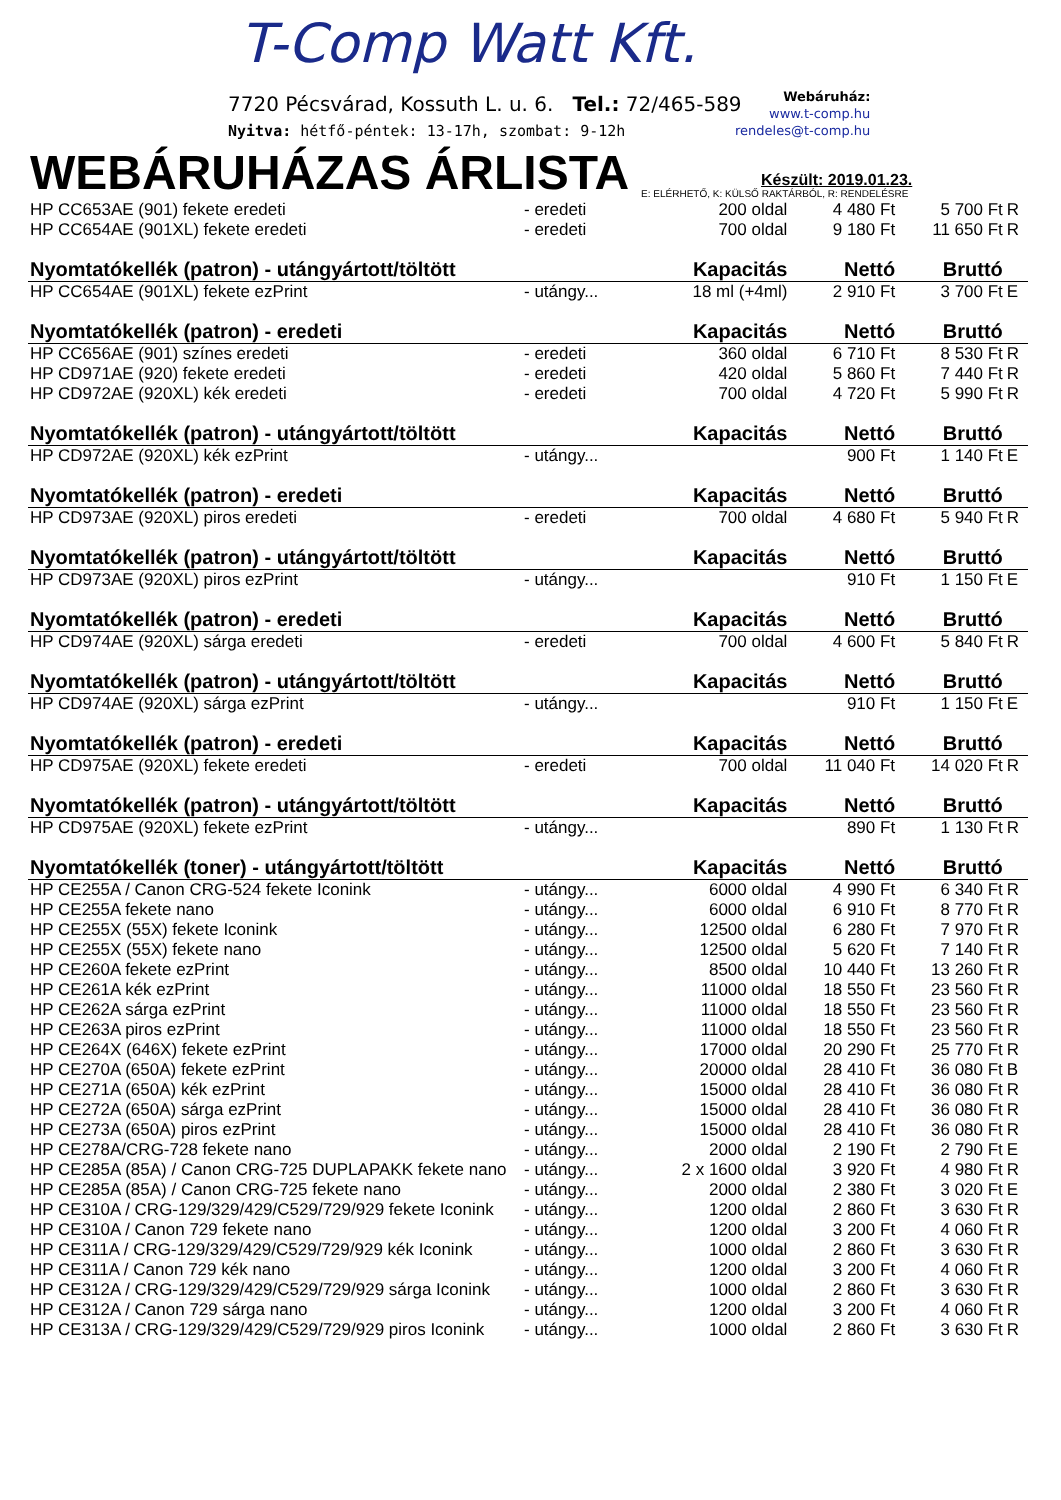T-Comp Watt Kft.
7720 Pécsvárad, Kossuth L. u. 6. Tel.: 72/465-589
Nyitva: hétfő-péntek: 13-17h, szombat: 9-12h
Webáruház:
www.t-comp.hu
rendeles@t-comp.hu
WEBÁRUHÁZAS ÁRLISTA
Készült: 2019.01.23.
E: ELÉRHETŐ, K: KÜLSŐ RAKTÁRBÓL, R: RENDELÉSRE
| HP CC653AE (901) fekete eredeti | - eredeti | 200 oldal | 4 480 Ft | 5 700 Ft | R |
| HP CC654AE (901XL) fekete eredeti | - eredeti | 700 oldal | 9 180 Ft | 11 650 Ft | R |
| Nyomtatókellék (patron) - utángyártott/töltött | | Kapacitás | Nettó | Bruttó | |
| HP CC654AE (901XL) fekete ezPrint | - utángy... | 18 ml (+4ml) | 2 910 Ft | 3 700 Ft | E |
| Nyomtatókellék (patron) - eredeti | | Kapacitás | Nettó | Bruttó | |
| HP CC656AE (901) színes eredeti | - eredeti | 360 oldal | 6 710 Ft | 8 530 Ft | R |
| HP CD971AE (920) fekete eredeti | - eredeti | 420 oldal | 5 860 Ft | 7 440 Ft | R |
| HP CD972AE (920XL) kék eredeti | - eredeti | 700 oldal | 4 720 Ft | 5 990 Ft | R |
| Nyomtatókellék (patron) - utángyártott/töltött | | Kapacitás | Nettó | Bruttó | |
| HP CD972AE (920XL) kék ezPrint | - utángy... | | 900 Ft | 1 140 Ft | E |
| Nyomtatókellék (patron) - eredeti | | Kapacitás | Nettó | Bruttó | |
| HP CD973AE (920XL) piros eredeti | - eredeti | 700 oldal | 4 680 Ft | 5 940 Ft | R |
| Nyomtatókellék (patron) - utángyártott/töltött | | Kapacitás | Nettó | Bruttó | |
| HP CD973AE (920XL) piros ezPrint | - utángy... | | 910 Ft | 1 150 Ft | E |
| Nyomtatókellék (patron) - eredeti | | Kapacitás | Nettó | Bruttó | |
| HP CD974AE (920XL) sárga eredeti | - eredeti | 700 oldal | 4 600 Ft | 5 840 Ft | R |
| Nyomtatókellék (patron) - utángyártott/töltött | | Kapacitás | Nettó | Bruttó | |
| HP CD974AE (920XL) sárga ezPrint | - utángy... | | 910 Ft | 1 150 Ft | E |
| Nyomtatókellék (patron) - eredeti | | Kapacitás | Nettó | Bruttó | |
| HP CD975AE (920XL) fekete eredeti | - eredeti | 700 oldal | 11 040 Ft | 14 020 Ft | R |
| Nyomtatókellék (patron) - utángyártott/töltött | | Kapacitás | Nettó | Bruttó | |
| HP CD975AE (920XL) fekete ezPrint | - utángy... | | 890 Ft | 1 130 Ft | R |
| Nyomtatókellék (toner) - utángyártott/töltött | | Kapacitás | Nettó | Bruttó | |
| HP CE255A / Canon CRG-524 fekete Iconink | - utángy... | 6000 oldal | 4 990 Ft | 6 340 Ft | R |
| HP CE255A fekete nano | - utángy... | 6000 oldal | 6 910 Ft | 8 770 Ft | R |
| HP CE255X (55X) fekete Iconink | - utángy... | 12500 oldal | 6 280 Ft | 7 970 Ft | R |
| HP CE255X (55X) fekete nano | - utángy... | 12500 oldal | 5 620 Ft | 7 140 Ft | R |
| HP CE260A fekete ezPrint | - utángy... | 8500 oldal | 10 440 Ft | 13 260 Ft | R |
| HP CE261A kék ezPrint | - utángy... | 11000 oldal | 18 550 Ft | 23 560 Ft | R |
| HP CE262A sárga ezPrint | - utángy... | 11000 oldal | 18 550 Ft | 23 560 Ft | R |
| HP CE263A piros ezPrint | - utángy... | 11000 oldal | 18 550 Ft | 23 560 Ft | R |
| HP CE264X (646X) fekete ezPrint | - utángy... | 17000 oldal | 20 290 Ft | 25 770 Ft | R |
| HP CE270A (650A) fekete ezPrint | - utángy... | 20000 oldal | 28 410 Ft | 36 080 Ft | B |
| HP CE271A (650A) kék ezPrint | - utángy... | 15000 oldal | 28 410 Ft | 36 080 Ft | R |
| HP CE272A (650A) sárga ezPrint | - utángy... | 15000 oldal | 28 410 Ft | 36 080 Ft | R |
| HP CE273A (650A) piros ezPrint | - utángy... | 15000 oldal | 28 410 Ft | 36 080 Ft | R |
| HP CE278A/CRG-728 fekete nano | - utángy... | 2000 oldal | 2 190 Ft | 2 790 Ft | E |
| HP CE285A (85A) / Canon CRG-725 DUPLAPAKK fekete nano | - utángy... | 2 x 1600 oldal | 3 920 Ft | 4 980 Ft | R |
| HP CE285A (85A) / Canon CRG-725 fekete nano | - utángy... | 2000 oldal | 2 380 Ft | 3 020 Ft | E |
| HP CE310A / CRG-129/329/429/C529/729/929 fekete Iconink | - utángy... | 1200 oldal | 2 860 Ft | 3 630 Ft | R |
| HP CE310A / Canon 729 fekete nano | - utángy... | 1200 oldal | 3 200 Ft | 4 060 Ft | R |
| HP CE311A / CRG-129/329/429/C529/729/929 kék Iconink | - utángy... | 1000 oldal | 2 860 Ft | 3 630 Ft | R |
| HP CE311A / Canon 729 kék nano | - utángy... | 1200 oldal | 3 200 Ft | 4 060 Ft | R |
| HP CE312A / CRG-129/329/429/C529/729/929 sárga Iconink | - utángy... | 1000 oldal | 2 860 Ft | 3 630 Ft | R |
| HP CE312A / Canon 729 sárga nano | - utángy... | 1200 oldal | 3 200 Ft | 4 060 Ft | R |
| HP CE313A / CRG-129/329/429/C529/729/929 piros Iconink | - utángy... | 1000 oldal | 2 860 Ft | 3 630 Ft | R |